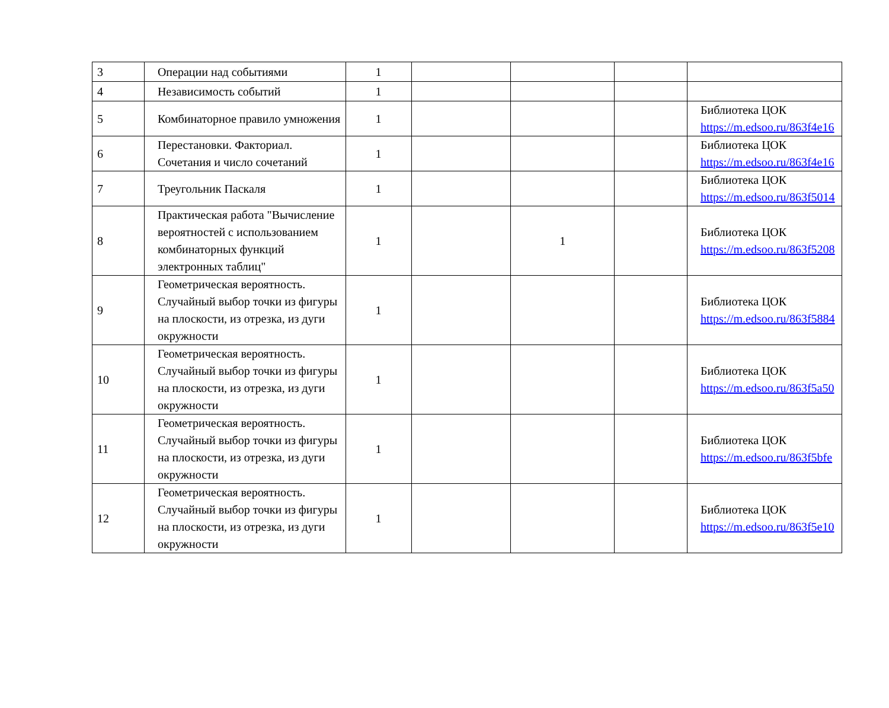| 3 | Операции над событиями | 1 | | | | |
| 4 | Независимость событий | 1 | | | | |
| 5 | Комбинаторное правило умножения | 1 | | | | Библиотека ЦОК https://m.edsoo.ru/863f4e16 |
| 6 | Перестановки. Факториал. Сочетания и число сочетаний | 1 | | | | Библиотека ЦОК https://m.edsoo.ru/863f4e16 |
| 7 | Треугольник Паскаля | 1 | | | | Библиотека ЦОК https://m.edsoo.ru/863f5014 |
| 8 | Практическая работа "Вычисление вероятностей с использованием комбинаторных функций электронных таблиц" | 1 | | 1 | | Библиотека ЦОК https://m.edsoo.ru/863f5208 |
| 9 | Геометрическая вероятность. Случайный выбор точки из фигуры на плоскости, из отрезка, из дуги окружности | 1 | | | | Библиотека ЦОК https://m.edsoo.ru/863f5884 |
| 10 | Геометрическая вероятность. Случайный выбор точки из фигуры на плоскости, из отрезка, из дуги окружности | 1 | | | | Библиотека ЦОК https://m.edsoo.ru/863f5a50 |
| 11 | Геометрическая вероятность. Случайный выбор точки из фигуры на плоскости, из отрезка, из дуги окружности | 1 | | | | Библиотека ЦОК https://m.edsoo.ru/863f5bfe |
| 12 | Геометрическая вероятность. Случайный выбор точки из фигуры на плоскости, из отрезка, из дуги окружности | 1 | | | | Библиотека ЦОК https://m.edsoo.ru/863f5e10 |